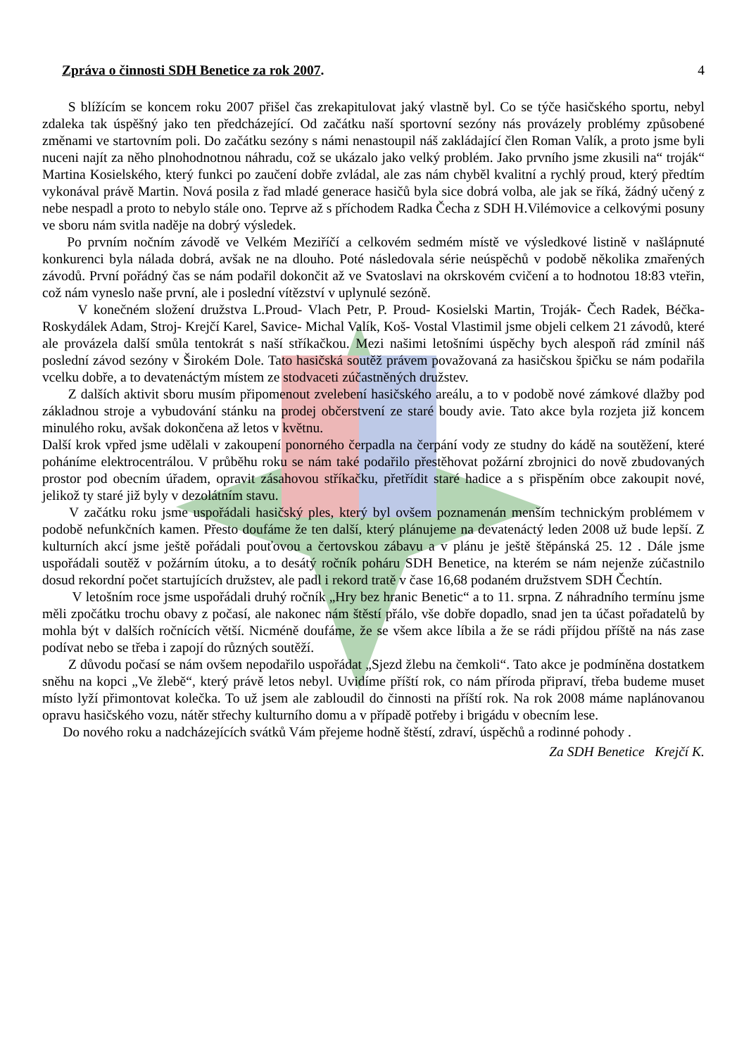Zpráva o činnosti SDH Benetice za rok 2007. 4
S blížícím se koncem roku 2007 přišel čas zrekapitulovat jaký vlastně byl. Co se týče hasičského sportu, nebyl zdaleka tak úspěšný jako ten předcházející. Od začátku naší sportovní sezóny nás provázely problémy způsobené změnami ve startovním poli. Do začátku sezóny s námi nenastoupil náš zakládající člen Roman Valík, a proto jsme byli nuceni najít za něho plnohodnotnou náhradu, což se ukázalo jako velký problém. Jako prvního jsme zkusili na“ troják“ Martina Kosielského, který funkci po zaučení dobře zvládal, ale zas nám chyběl kvalitní a rychlý proud, který předtím vykonával právě Martin. Nová posila z řad mladé generace hasičů byla sice dobrá volba, ale jak se říká, žádný učený z nebe nespadl a proto to nebylo stále ono. Teprve až s příchodem Radka Čecha z SDH H.Vilémovice a celkovými posuny ve sboru nám svitla naděje na dobrý výsledek.
Po prvním nočním závodě ve Velkém Meziříčí a celkovém sedmém místě ve výsledkové listině v našlápnuté konkurenci byla nálada dobrá, avšak ne na dlouho. Poté následovala série neúspěchů v podobě několika zmařených závodů. První pořádný čas se nám podařil dokončit až ve Svatoslavi na okrskovém cvičení a to hodnotou 18:83 vteřin, což nám vyneslo naše první, ale i poslední vítězství v uplynulé sezóně.
V konečném složení družstva L.Proud- Vlach Petr, P. Proud- Kosielski Martin, Troják- Čech Radek, Béčka- Roskydálek Adam, Stroj- Krejčí Karel, Savice- Michal Valík, Koš- Vostal Vlastimil jsme objeli celkem 21 závodů, které ale provázela další smůla tentokrát s naší stříkačkou. Mezi našimi letošními úspěchy bych alespoň rád zmínil náš poslední závod sezóny v Širokém Dole. Tato hasičská soutěž právem považovaná za hasičskou špičku se nám podařila vcelku dobře, a to devatenáctým místem ze stodvaceti zúčastněných družstev.
Z dalších aktivit sboru musím připomenout zvelebení hasičského areálu, a to v podobě nové zámkové dlažby pod základnou stroje a vybudování stánku na prodej občerstvení ze staré boudy avie. Tato akce byla rozjeta již koncem minulého roku, avšak dokončena až letos v květnu.
Další krok vpřed jsme udělali v zakoupení ponorného čerpadla na čerpání vody ze studny do kádě na soutěžení, které poháníme elektrocentrálou. V průběhu roku se nám také podařilo přestěhovat požární zbrojnici do nově zbudovaných prostor pod obecním úřadem, opravit zásahovou stříkačku, přetřídit staré hadice a s přispěním obce zakoupit nové, jelikož ty staré již byly v dezolátním stavu.
V začátku roku jsme uspořádali hasičský ples, který byl ovšem poznamenán menším technickým problémem v podobě nefunkčních kamen. Přesto doufáme že ten další, který plánujeme na devatenáctý leden 2008 už bude lepší. Z kulturních akcí jsme ještě pořádali pouťovou a čertovskou zábavu a v plánu je ještě štěpánská 25. 12 . Dále jsme uspořádali soutěž v požárním útoku, a to desátý ročník poháru SDH Benetice, na kterém se nám nejenže zúčastnilo dosud rekordní počet startujících družstev, ale padl i rekord tratě v čase 16,68 podaném družstvem SDH Čechtín.
V letošním roce jsme uspořádali druhý ročník „Hry bez hranic Benetic“ a to 11. srpna. Z náhradního termínu jsme měli zpočátku trochu obavy z počasí, ale nakonec nám štěstí přálo, vše dobře dopadlo, snad jen ta účast pořadatelů by mohla být v dalších ročnících větší. Nicméně doufáme, že se všem akce líbila a že se rádi příjdou příště na nás zase podívat nebo se třeba i zapojí do různých soutěží.
Z důvodu počasí se nám ovšem nepodařilo uspořádat „Sjezd žlebu na čemkoli“. Tato akce je podmíněna dostatkem sněhu na kopci „Ve žlebě“, který právě letos nebyl. Uvidíme příští rok, co nám příroda připraví, třeba budeme muset místo lyží přimontovat kolečka. To už jsem ale zabloudil do činnosti na příští rok. Na rok 2008 máme naplánovanou opravu hasičského vozu, nátěr střechy kulturního domu a v případě potřeby i brigádu v obecním lese.
Do nového roku a nadcházejících svátků Vám přejeme hodně štěstí, zdraví, úspěchů a rodinné pohody .
Za SDH Benetice Krejčí K.